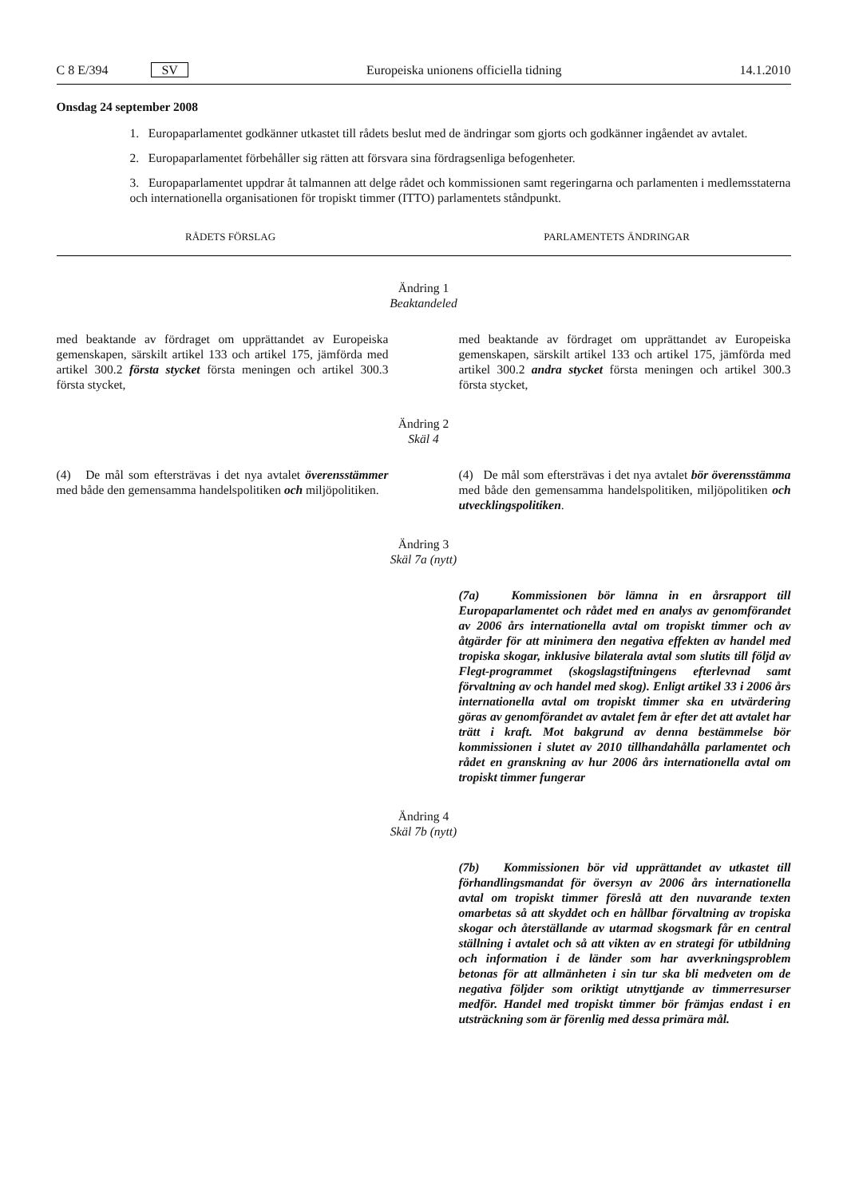C 8 E/394 SV Europeiska unionens officiella tidning 14.1.2010
Onsdag 24 september 2008
1. Europaparlamentet godkänner utkastet till rådets beslut med de ändringar som gjorts och godkänner ingåendet av avtalet.
2. Europaparlamentet förbehåller sig rätten att försvara sina fördragsenliga befogenheter.
3. Europaparlamentet uppdrar åt talmannen att delge rådet och kommissionen samt regeringarna och parlamenten i medlemsstaterna och internationella organisationen för tropiskt timmer (ITTO) parlamentets ståndpunkt.
| RÅDETS FÖRSLAG | PARLAMENTETS ÄNDRINGAR |
| --- | --- |
| Ändring 1 Beaktandeled | |
| med beaktande av fördraget om upprättandet av Europeiska gemenskapen, särskilt artikel 133 och artikel 175, jämförda med artikel 300.2 första stycket första meningen och artikel 300.3 första stycket, | med beaktande av fördraget om upprättandet av Europeiska gemenskapen, särskilt artikel 133 och artikel 175, jämförda med artikel 300.2 andra stycket första meningen och artikel 300.3 första stycket, |
| Ändring 2 Skäl 4 | |
| (4) De mål som eftersträvas i det nya avtalet överensstämmer med både den gemensamma handelspolitiken och miljöpolitiken. | (4) De mål som eftersträvas i det nya avtalet bör överensstämma med både den gemensamma handelspolitiken, miljöpolitiken och utvecklingspolitiken . |
| Ändring 3 Skäl 7a (nytt) | |
| | (7a) Kommissionen bör lämna in en årsrapport till Europaparlamentet och rådet med en analys av genomförandet av 2006 års internationella avtal om tropiskt timmer och av åtgärder för att minimera den negativa effekten av handel med tropiska skogar, inklusive bilaterala avtal som slutits till följd av Flegt-programmet (skogslagstiftningens efterlevnad samt förvaltning av och handel med skog). Enligt artikel 33 i 2006 års internationella avtal om tropiskt timmer ska en utvärdering göras av genomförandet av avtalet fem år efter det att avtalet har trätt i kraft. Mot bakgrund av denna bestämmelse bör kommissionen i slutet av 2010 tillhandahålla parlamentet och rådet en granskning av hur 2006 års internationella avtal om tropiskt timmer fungerar |
| Ändring 4 Skäl 7b (nytt) | |
| | (7b) Kommissionen bör vid upprättandet av utkastet till förhandlingsmandat för översyn av 2006 års internationella avtal om tropiskt timmer föreslå att den nuvarande texten omarbetas så att skyddet och en hållbar förvaltning av tropiska skogar och återställande av utarmad skogsmark får en central ställning i avtalet och så att vikten av en strategi för utbildning och information i de länder som har avverkningsproblem betonas för att allmänheten i sin tur ska bli medveten om de negativa följder som oriktigt utnyttjande av timmerresurser medför. Handel med tropiskt timmer bör främjas endast i en utsträckning som är förenlig med dessa primära mål. |